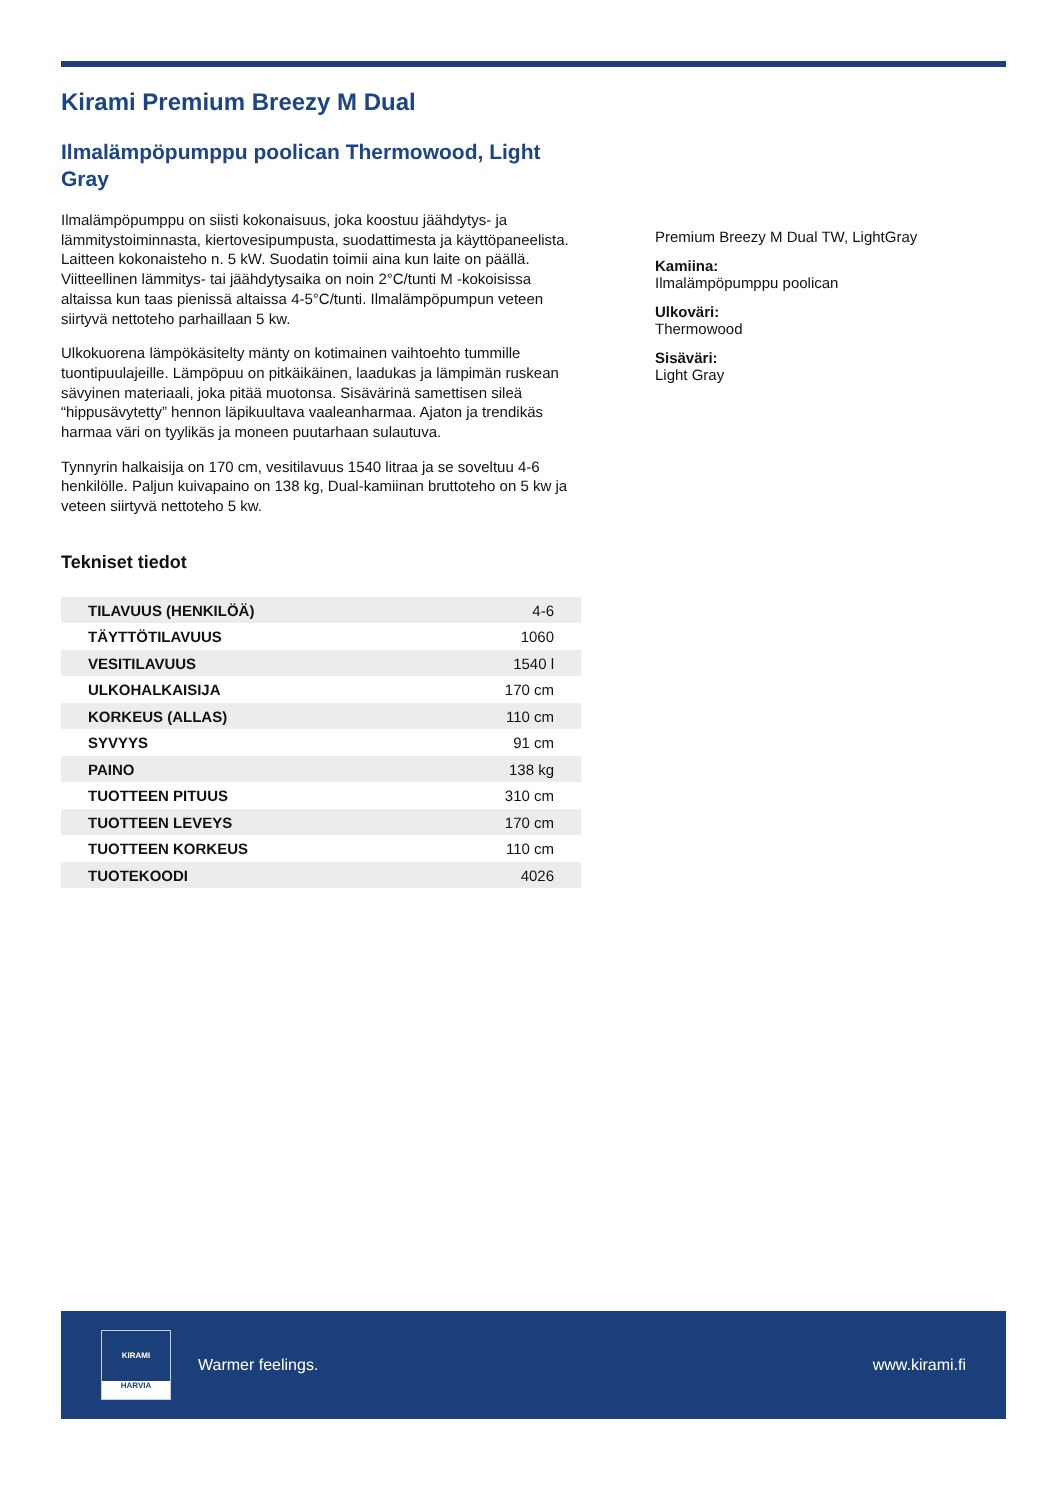Kirami Premium Breezy M Dual
Ilmalämpöpumppu poolican Thermowood, Light Gray
Ilmalämpöpumppu on siisti kokonaisuus, joka koostuu jäähdytys- ja lämmitystoiminnasta, kiertovesipumpusta, suodattimesta ja käyttöpaneelista. Laitteen kokonaisteho n. 5 kW. Suodatin toimii aina kun laite on päällä. Viitteellinen lämmitys- tai jäähdytysaika on noin 2°C/tunti M -kokoisissa altaissa kun taas pienissä altaissa 4-5°C/tunti. Ilmalämpöpumpun veteen siirtyvä nettoteho parhaillaan 5 kw.
Ulkokuorena lämpökäsitelty mänty on kotimainen vaihtoehto tummille tuontipuulajeille. Lämpöpuu on pitkäikäinen, laadukas ja lämpimän ruskean sävyinen materiaali, joka pitää muotonsa. Sisävärinä samettisen sileä “hippusävytetty” hennon läpikuultava vaaleanharmaa. Ajaton ja trendikäs harmaa väri on tyylikäs ja moneen puutarhaan sulautuva.
Tynnyrin halkaisija on 170 cm, vesitilavuus 1540 litraa ja se soveltuu 4-6 henkilölle. Paljun kuivapaino on 138 kg, Dual-kamiinan bruttoteho on 5 kw ja veteen siirtyvä nettoteho 5 kw.
Tekniset tiedot
| TILAVUUS (HENKILÖÄ) | 4-6 |
| TÄYTTÖTILAVUUS | 1060 |
| VESITILAVUUS | 1540 l |
| ULKOHALKAISIJA | 170 cm |
| KORKEUS (ALLAS) | 110 cm |
| SYVYYS | 91 cm |
| PAINO | 138 kg |
| TUOTTEEN PITUUS | 310 cm |
| TUOTTEEN LEVEYS | 170 cm |
| TUOTTEEN KORKEUS | 110 cm |
| TUOTEKOODI | 4026 |
Premium Breezy M Dual TW, LightGray
Kamiina:
Ilmalämpöpumppu poolican
Ulkoväri:
Thermowood
Sisäväri:
Light Gray
KIRAMI
HARVIA
Warmer feelings. www.kirami.fi